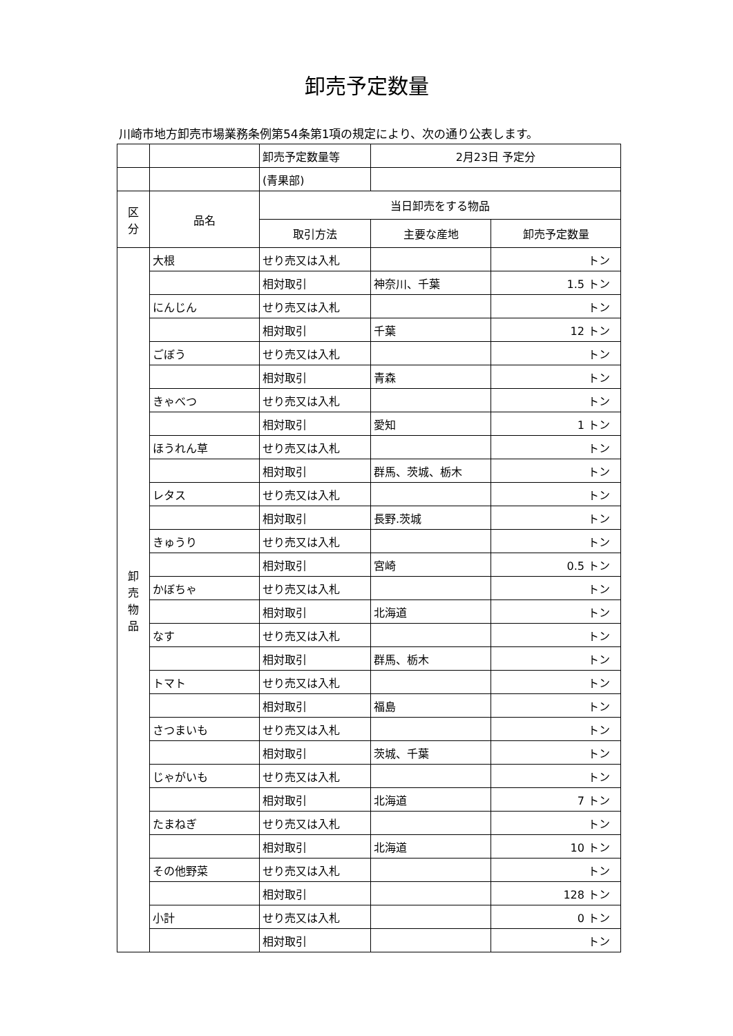卸売予定数量
川崎市地方卸売市場業務条例第54条第1項の規定により、次の通り公表します。
| | | 卸売予定数量等 | 2月23日 予定分 | |
| | | (青果部) | | |
| 区 分 | 品名 | 当日卸売をする物品 | | |
| | | 取引方法 | 主要な産地 | 卸売予定数量 |
| 卸 売 物 品 | 大根 | せり売又は入札 | | トン |
| | | 相対取引 | 神奈川、千葉 | 1.5 トン |
| | にんじん | せり売又は入札 | | トン |
| | | 相対取引 | 千葉 | 12 トン |
| | ごぼう | せり売又は入札 | | トン |
| | | 相対取引 | 青森 | トン |
| | きゃべつ | せり売又は入札 | | トン |
| | | 相対取引 | 愛知 | 1 トン |
| | ほうれん草 | せり売又は入札 | | トン |
| | | 相対取引 | 群馬、茨城、栃木 | トン |
| | レタス | せり売又は入札 | | トン |
| | | 相対取引 | 長野.茨城 | トン |
| | きゅうり | せり売又は入札 | | トン |
| | | 相対取引 | 宮崎 | 0.5 トン |
| | かぼちゃ | せり売又は入札 | | トン |
| | | 相対取引 | 北海道 | トン |
| | なす | せり売又は入札 | | トン |
| | | 相対取引 | 群馬、栃木 | トン |
| | トマト | せり売又は入札 | | トン |
| | | 相対取引 | 福島 | トン |
| | さつまいも | せり売又は入札 | | トン |
| | | 相対取引 | 茨城、千葉 | トン |
| | じゃがいも | せり売又は入札 | | トン |
| | | 相対取引 | 北海道 | 7 トン |
| | たまねぎ | せり売又は入札 | | トン |
| | | 相対取引 | 北海道 | 10 トン |
| | その他野菜 | せり売又は入札 | | トン |
| | | 相対取引 | | 128 トン |
| | 小計 | せり売又は入札 | | 0 トン |
| | | 相対取引 | | トン |